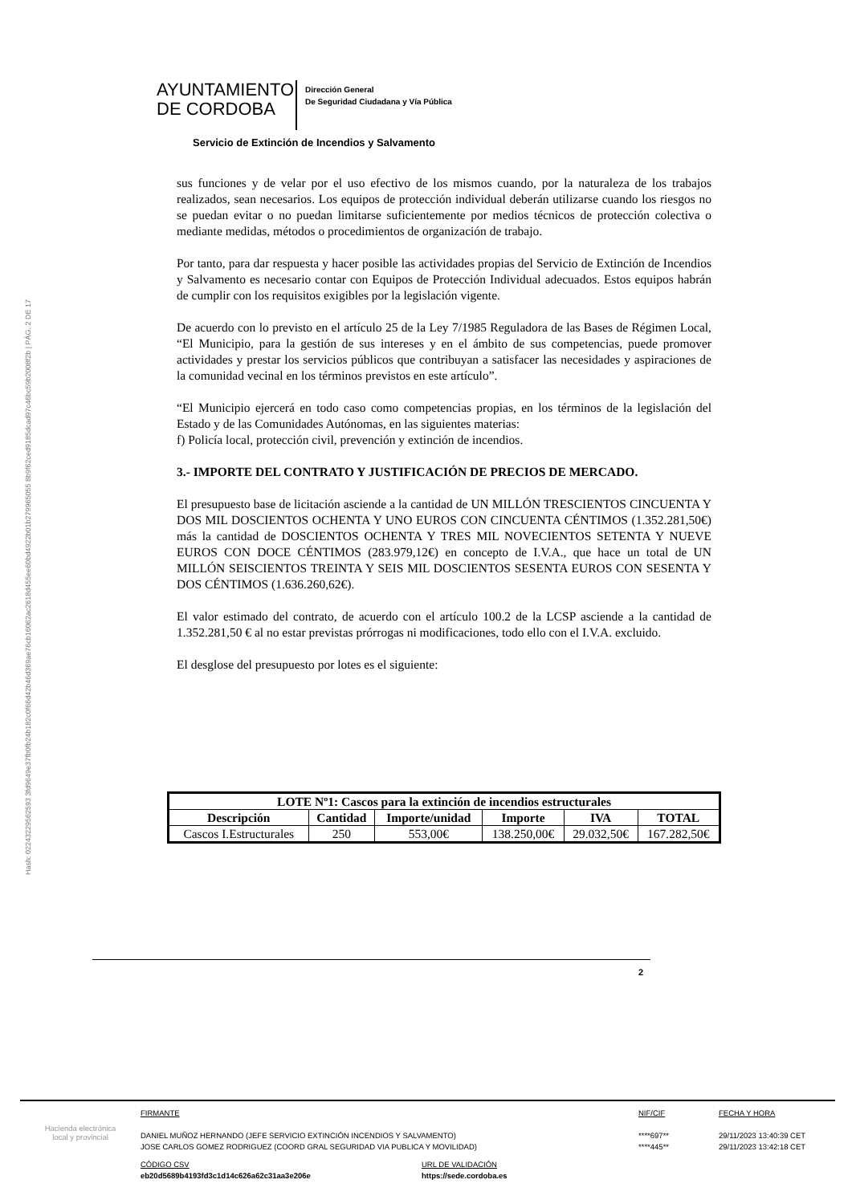Hash: 02243229562593 3fd9649e37fb0fb24b182c0f66d42b46d369ae76cb16062ac2618d455ee60bd4922b01b279965055 8b9f62ced9185dcad97c46bc59b2008f2b | PÁG. 2 DE 17
AYUNTAMIENTO
DE CORDOBA
Dirección General
De Seguridad Ciudadana y Vía Pública
Servicio de Extinción de Incendios y Salvamento
sus funciones y de velar por el uso efectivo de los mismos cuando, por la naturaleza de los trabajos realizados, sean necesarios. Los equipos de protección individual deberán utilizarse cuando los riesgos no se puedan evitar o no puedan limitarse suficientemente por medios técnicos de protección colectiva o mediante medidas, métodos o procedimientos de organización de trabajo.
Por tanto, para dar respuesta y hacer posible las actividades propias del Servicio de Extinción de Incendios y Salvamento es necesario contar con Equipos de Protección Individual adecuados. Estos equipos habrán de cumplir con los requisitos exigibles por la legislación vigente.
De acuerdo con lo previsto en el artículo 25 de la Ley 7/1985 Reguladora de las Bases de Régimen Local, “El Municipio, para la gestión de sus intereses y en el ámbito de sus competencias, puede promover actividades y prestar los servicios públicos que contribuyan a satisfacer las necesidades y aspiraciones de la comunidad vecinal en los términos previstos en este artículo”.
“El Municipio ejercerá en todo caso como competencias propias, en los términos de la legislación del Estado y de las Comunidades Autónomas, en las siguientes materias:
f) Policía local, protección civil, prevención y extinción de incendios.
3.- IMPORTE DEL CONTRATO Y JUSTIFICACIÓN DE PRECIOS DE MERCADO.
El presupuesto base de licitación asciende a la cantidad de UN MILLÓN TRESCIENTOS CINCUENTA Y DOS MIL DOSCIENTOS OCHENTA Y UNO EUROS CON CINCUENTA CÉNTIMOS (1.352.281,50€) más la cantidad de DOSCIENTOS OCHENTA Y TRES MIL NOVECIENTOS SETENTA Y NUEVE EUROS CON DOCE CÉNTIMOS (283.979,12€) en concepto de I.V.A., que hace un total de UN MILLÓN SEISCIENTOS TREINTA Y SEIS MIL DOSCIENTOS SESENTA EUROS CON SESENTA Y DOS CÉNTIMOS (1.636.260,62€).
El valor estimado del contrato, de acuerdo con el artículo 100.2 de la LCSP asciende a la cantidad de 1.352.281,50 € al no estar previstas prórrogas ni modificaciones, todo ello con el I.V.A. excluido.
El desglose del presupuesto por lotes es el siguiente:
| LOTE Nº1: Cascos para la extinción de incendios estructurales | | | | | |
| --- | --- | --- | --- | --- | --- |
| Descripción | Cantidad | Importe/unidad | Importe | IVA | TOTAL |
| Cascos I.Estructurales | 250 | 553,00€ | 138.250,00€ | 29.032,50€ | 167.282,50€ |
2
Hacienda electrónica
local y provincial
FIRMANTE
DANIEL MUÑOZ HERNANDO (JEFE SERVICIO EXTINCIÓN INCENDIOS Y SALVAMENTO)
JOSE CARLOS GOMEZ RODRIGUEZ (COORD GRAL SEGURIDAD VIA PUBLICA Y MOVILIDAD)
CÓDIGO CSV
eb20d5689b4193fd3c1d14c626a62c31aa3e206e
URL DE VALIDACIÓN
https://sede.cordoba.es
NIF/CIF
****697**
****445**
FECHA Y HORA
29/11/2023 13:40:39 CET
29/11/2023 13:42:18 CET